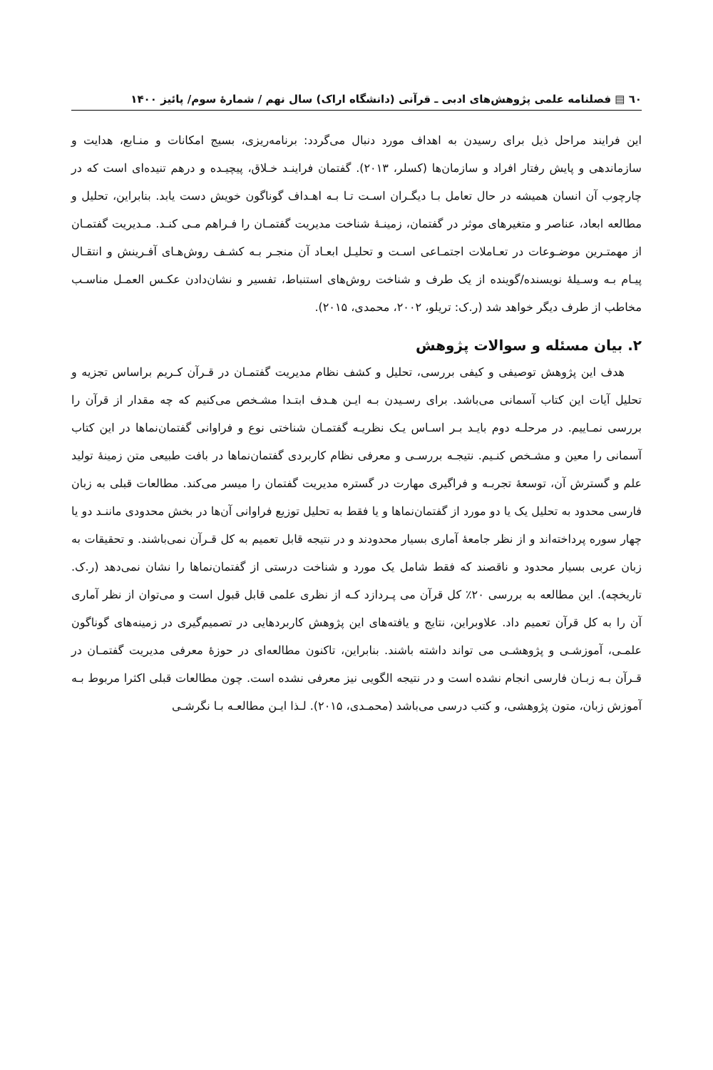٦٠ ▤ فصلنامه علمی پژوهش‌های ادبی ـ قرآنی (دانشگاه اراک) سال نهم / شمارهٔ سوم/ پائیز ۱۴۰۰
این فرایند مراحل ذیل برای رسیدن به اهداف مورد دنبال می‌گردد: برنامه‌ریزی، بسیج امکانات و منـابع، هدایت و سازماندهی و پایش رفتار افراد و سازمان‌ها (کسلر، ۲۰۱۳). گفتمان فراینـد خـلاق، پیچیـده و درهم تنیده‌ای است که در چارچوب آن انسان همیشه در حال تعامل بـا دیگـران اسـت تـا بـه اهـداف گوناگون خویش دست یابد. بنابراین، تحلیل و مطالعه ابعاد، عناصر و متغیرهای موثر در گفتمان، زمینـهٔ شناخت مدیریت گفتمـان را فـراهم مـی کنـد. مـدیریت گفتمـان از مهمتـرین موضـوعات در تعـاملات اجتمـاعی اسـت و تحلیـل ابعـاد آن منجـر بـه کشـف روش‌هـای آفـرینش و انتقـال پیـام بـه وسـیلهٔ نویسنده/گوینده از یک طرف و شناخت روش‌های استنباط، تفسیر و نشان‌دادن عکـس العمـل مناسـب مخاطب از طرف دیگر خواهد شد (ر.ک: تریلو، ۲۰۰۲، محمدی، ۲۰۱۵).
۲. بیان مسئله و سوالات پژوهش
هدف این پژوهش توصیفی و کیفی بررسی، تحلیل و کشف نظام مدیریت گفتمـان در قـرآن کـریم براساس تجزیه و تحلیل آیات این کتاب آسمانی می‌باشد. برای رسـیدن بـه ایـن هـدف ابتـدا مشـخص می‌کنیم که چه مقدار از قرآن را بررسی نمـاییم. در مرحلـه دوم بایـد بـر اسـاس یـک نظریـه گفتمـان شناختی نوع و فراوانی گفتمان‌نماها در این کتاب آسمانی را معین و مشـخص کنـیم. نتیجـه بررسـی و معرفی نظام کاربردی گفتمان‌نماها در بافت طبیعی متن زمینهٔ تولید علم و گسترش آن، توسعهٔ تجربـه و فراگیری مهارت در گستره مدیریت گفتمان را میسر می‌کند. مطالعات قبلی به زبان فارسی محدود به تحلیل یک یا دو مورد از گفتمان‌نماها و یا فقط به تحلیل توزیع فراوانی آن‌ها در بخش محدودی ماننـد دو یا چهار سوره پرداخته‌اند و از نظر جامعهٔ آماری بسیار محدودند و در نتیجه قابل تعمیم به کل قـرآن نمی‌باشند. و تحقیقات به زبان عربی بسیار محدود و ناقصند که فقط شامل یک مورد و شناخت درستی از گفتمان‌نماها را نشان نمی‌دهد (ر.ک. تاریخچه). این مطالعه به بررسی ۲۰٪ کل قرآن می پـردازد کـه از نظری علمی قابل قبول است و می‌توان از نظر آماری آن را به کل قرآن تعمیم داد. علاوبراین، نتایج و یافته‌های این پژوهش کاربردهایی در تصمیم‌گیری در زمینه‌های گوناگون علمـی، آموزشـی و پژوهشـی می تواند داشته باشند. بنابراین، تاکنون مطالعه‌ای در حوزهٔ معرفی مدیریت گفتمـان در قـرآن بـه زبـان فارسی انجام نشده است و در نتیجه الگویی نیز معرفی نشده است. چون مطالعات قبلی اکثرا مربوط بـه آموزش زبان، متون پژوهشی، و کتب درسی می‌باشد (محمـدی، ۲۰۱۵). لـذا ایـن مطالعـه بـا نگرشـی